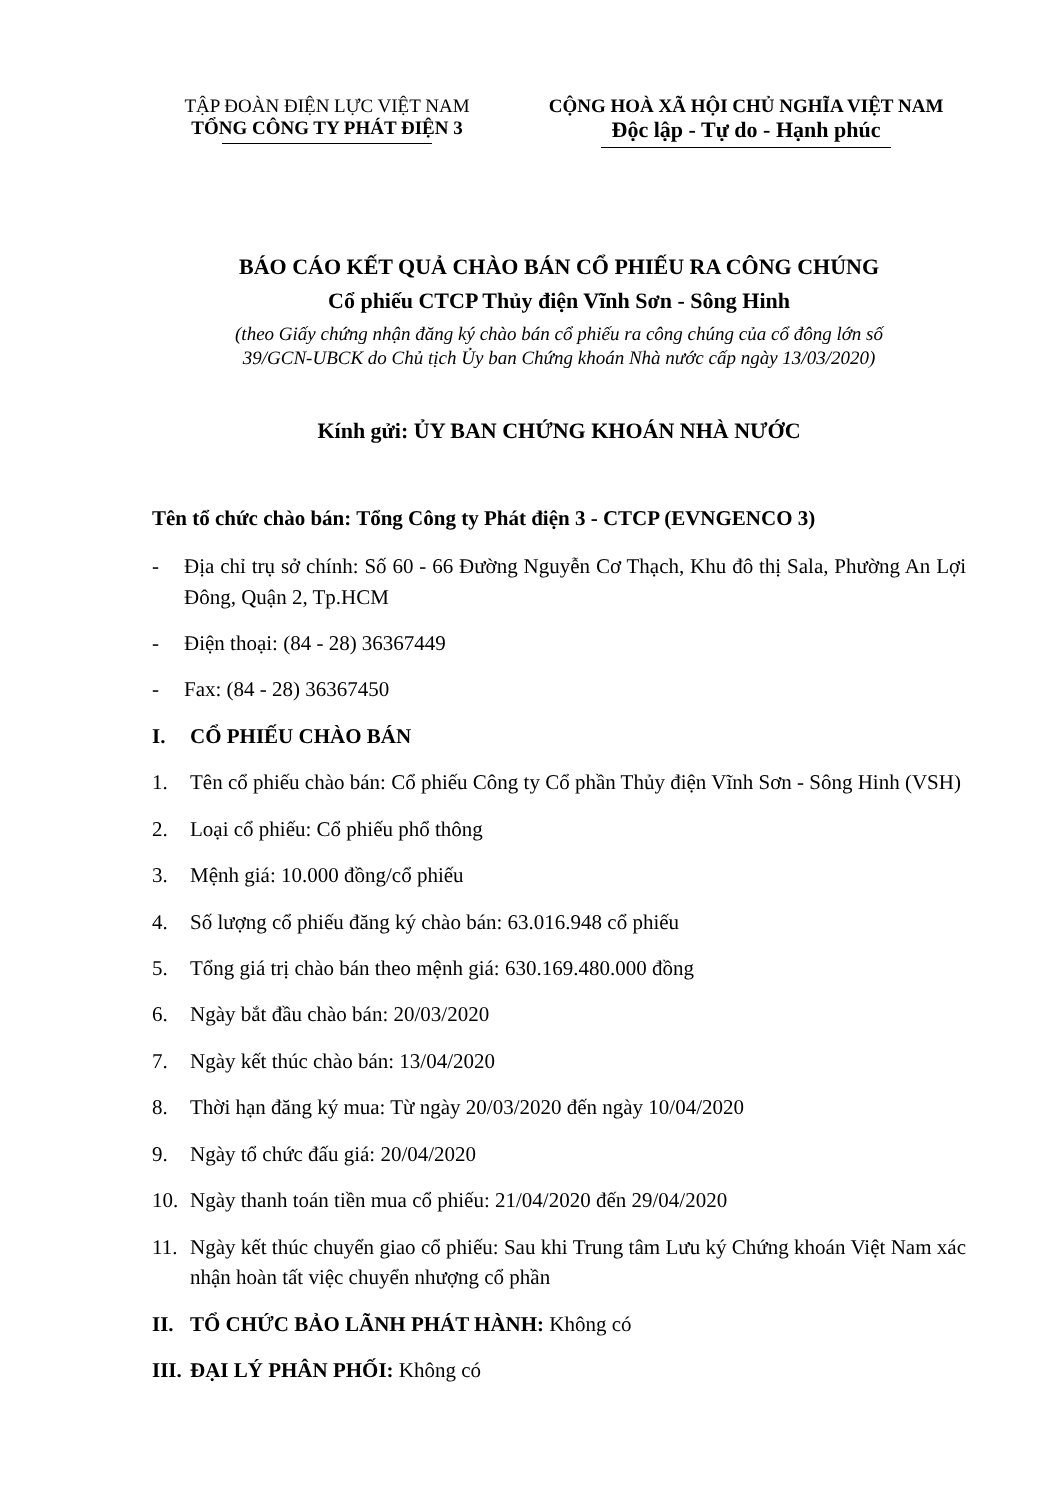TẬP ĐOÀN ĐIỆN LỰC VIỆT NAM
TỔNG CÔNG TY PHÁT ĐIỆN 3
CỘNG HOÀ XÃ HỘI CHỦ NGHĨA VIỆT NAM
Độc lập - Tự do - Hạnh phúc
BÁO CÁO KẾT QUẢ CHÀO BÁN CỔ PHIẾU RA CÔNG CHÚNG
Cổ phiếu CTCP Thủy điện Vĩnh Sơn - Sông Hinh
(theo Giấy chứng nhận đăng ký chào bán cổ phiếu ra công chúng của cổ đông lớn số
39/GCN-UBCK do Chủ tịch Ủy ban Chứng khoán Nhà nước cấp ngày 13/03/2020)
Kính gửi: ỦY BAN CHỨNG KHOÁN NHÀ NƯỚC
Tên tổ chức chào bán: Tổng Công ty Phát điện 3 - CTCP (EVNGENCO 3)
- Địa chỉ trụ sở chính: Số 60 - 66 Đường Nguyễn Cơ Thạch, Khu đô thị Sala, Phường An Lợi Đông, Quận 2, Tp.HCM
- Điện thoại: (84 - 28) 36367449
- Fax: (84 - 28) 36367450
I. CỔ PHIẾU CHÀO BÁN
1. Tên cổ phiếu chào bán: Cổ phiếu Công ty Cổ phần Thủy điện Vĩnh Sơn - Sông Hinh (VSH)
2. Loại cổ phiếu: Cổ phiếu phổ thông
3. Mệnh giá: 10.000 đồng/cổ phiếu
4. Số lượng cổ phiếu đăng ký chào bán: 63.016.948 cổ phiếu
5. Tổng giá trị chào bán theo mệnh giá: 630.169.480.000 đồng
6. Ngày bắt đầu chào bán: 20/03/2020
7. Ngày kết thúc chào bán: 13/04/2020
8. Thời hạn đăng ký mua: Từ ngày 20/03/2020 đến ngày 10/04/2020
9. Ngày tổ chức đấu giá: 20/04/2020
10. Ngày thanh toán tiền mua cổ phiếu: 21/04/2020 đến 29/04/2020
11. Ngày kết thúc chuyển giao cổ phiếu: Sau khi Trung tâm Lưu ký Chứng khoán Việt Nam xác nhận hoàn tất việc chuyển nhượng cổ phần
II. TỔ CHỨC BẢO LÃNH PHÁT HÀNH: Không có
III. ĐẠI LÝ PHÂN PHỐI: Không có